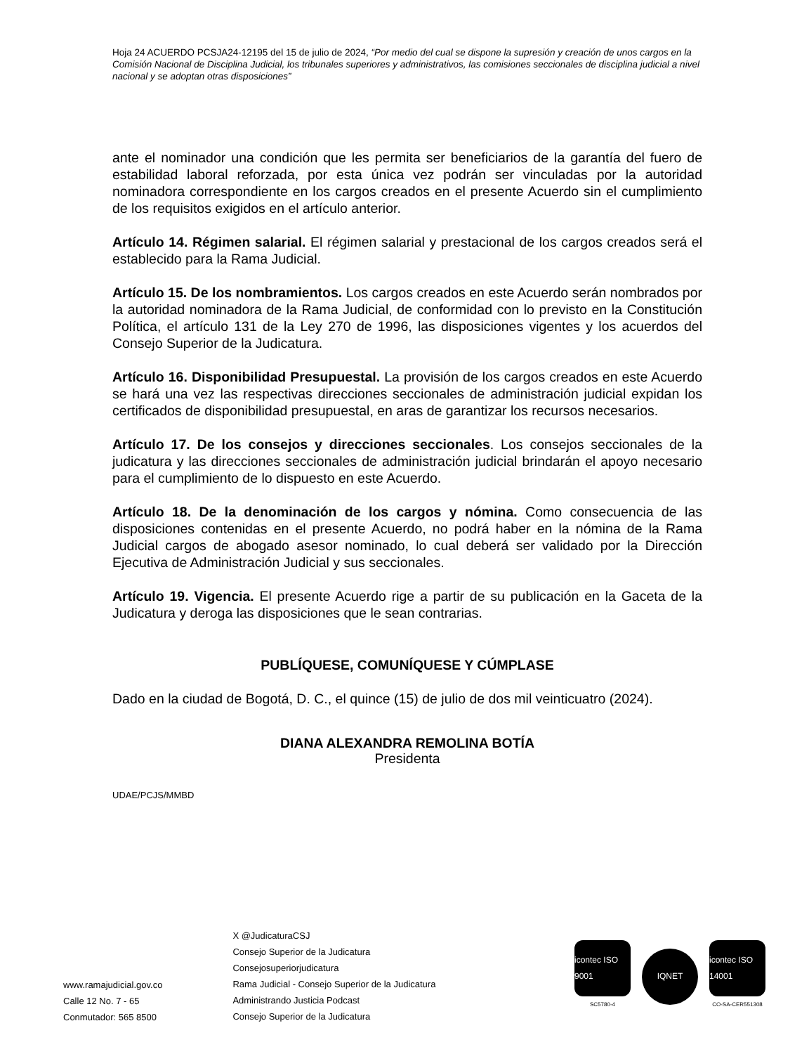Hoja 24 ACUERDO PCSJA24-12195 del 15 de julio de 2024, “Por medio del cual se dispone la supresión y creación de unos cargos en la Comisión Nacional de Disciplina Judicial, los tribunales superiores y administrativos, las comisiones seccionales de disciplina judicial a nivel nacional y se adoptan otras disposiciones”
ante el nominador una condición que les permita ser beneficiarios de la garantía del fuero de estabilidad laboral reforzada, por esta única vez podrán ser vinculadas por la autoridad nominadora correspondiente en los cargos creados en el presente Acuerdo sin el cumplimiento de los requisitos exigidos en el artículo anterior.
Artículo 14. Régimen salarial. El régimen salarial y prestacional de los cargos creados será el establecido para la Rama Judicial.
Artículo 15. De los nombramientos. Los cargos creados en este Acuerdo serán nombrados por la autoridad nominadora de la Rama Judicial, de conformidad con lo previsto en la Constitución Política, el artículo 131 de la Ley 270 de 1996, las disposiciones vigentes y los acuerdos del Consejo Superior de la Judicatura.
Artículo 16. Disponibilidad Presupuestal. La provisión de los cargos creados en este Acuerdo se hará una vez las respectivas direcciones seccionales de administración judicial expidan los certificados de disponibilidad presupuestal, en aras de garantizar los recursos necesarios.
Artículo 17. De los consejos y direcciones seccionales. Los consejos seccionales de la judicatura y las direcciones seccionales de administración judicial brindarán el apoyo necesario para el cumplimiento de lo dispuesto en este Acuerdo.
Artículo 18. De la denominación de los cargos y nómina. Como consecuencia de las disposiciones contenidas en el presente Acuerdo, no podrá haber en la nómina de la Rama Judicial cargos de abogado asesor nominado, lo cual deberá ser validado por la Dirección Ejecutiva de Administración Judicial y sus seccionales.
Artículo 19. Vigencia. El presente Acuerdo rige a partir de su publicación en la Gaceta de la Judicatura y deroga las disposiciones que le sean contrarias.
PUBLÍQUESE, COMUNÍQUESE Y CÚMPLASE
Dado en la ciudad de Bogotá, D. C., el quince (15) de julio de dos mil veinticuatro (2024).
DIANA ALEXANDRA REMOLINA BOTÍA
Presidenta
UDAE/PCJS/MMBD
www.ramajudicial.gov.co
Calle 12 No. 7 - 65
Conmutador: 565 8500
X @JudicaturaCSJ
Consejo Superior de la Judicatura
Consejosuperiorjudicatura
Rama Judicial - Consejo Superior de la Judicatura
Administrando Justicia Podcast
Consejo Superior de la Judicatura
icontec ISO 9001
SC5780-4
IQNET
icontec ISO 14001
CO-SA-CER551308